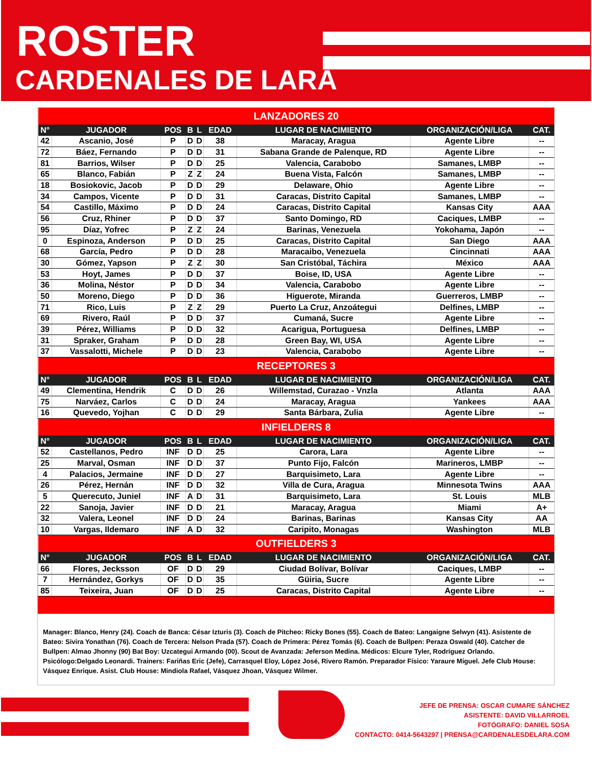ROSTER
CARDENALES DE LARA
| LANZADORES 20 | | | | | | | | |
| N° | JUGADOR | POS | B | L | EDAD | LUGAR DE NACIMIENTO | ORGANIZACIÓN/LIGA | CAT. |
| 42 | Ascanio, José | P | D | D | 38 | Maracay, Aragua | Agente Libre | -- |
| 72 | Báez, Fernando | P | D | D | 31 | Sabana Grande de Palenque, RD | Agente Libre | -- |
| 81 | Barrios, Wilser | P | D | D | 25 | Valencia, Carabobo | Samanes, LMBP | -- |
| 65 | Blanco, Fabián | P | Z | Z | 24 | Buena Vista, Falcón | Samanes, LMBP | -- |
| 18 | Bosiokovic, Jacob | P | D | D | 29 | Delaware, Ohio | Agente Libre | -- |
| 34 | Campos, Vicente | P | D | D | 31 | Caracas, Distrito Capital | Samanes, LMBP | -- |
| 54 | Castillo, Máximo | P | D | D | 24 | Caracas, Distrito Capital | Kansas City | AAA |
| 56 | Cruz, Rhiner | P | D | D | 37 | Santo Domingo, RD | Caciques, LMBP | -- |
| 95 | Díaz, Yofrec | P | Z | Z | 24 | Barinas, Venezuela | Yokohama, Japón | -- |
| 0 | Espinoza, Anderson | P | D | D | 25 | Caracas, Distrito Capital | San Diego | AAA |
| 68 | García, Pedro | P | D | D | 28 | Maracaibo, Venezuela | Cincinnati | AAA |
| 30 | Gómez, Yapson | P | Z | Z | 30 | San Cristóbal, Táchira | México | AAA |
| 53 | Hoyt, James | P | D | D | 37 | Boise, ID, USA | Agente Libre | -- |
| 36 | Molina, Néstor | P | D | D | 34 | Valencia, Carabobo | Agente Libre | -- |
| 50 | Moreno, Diego | P | D | D | 36 | Higuerote, Miranda | Guerreros, LMBP | -- |
| 71 | Rico, Luis | P | Z | Z | 29 | Puerto La Cruz, Anzoátegui | Delfines, LMBP | -- |
| 69 | Rivero, Raúl | P | D | D | 37 | Cumaná, Sucre | Agente Libre | -- |
| 39 | Pérez, Williams | P | D | D | 32 | Acarigua, Portuguesa | Delfines, LMBP | -- |
| 31 | Spraker, Graham | P | D | D | 28 | Green Bay, WI, USA | Agente Libre | -- |
| 37 | Vassalotti, Michele | P | D | D | 23 | Valencia, Carabobo | Agente Libre | -- |
| RECEPTORES 3 | | | | | | | | |
| N° | JUGADOR | POS | B | L | EDAD | LUGAR DE NACIMIENTO | ORGANIZACIÓN/LIGA | CAT. |
| 49 | Clementina, Hendrik | C | D | D | 26 | Willemstad, Curazao - Vnzla | Atlanta | AAA |
| 75 | Narváez, Carlos | C | D | D | 24 | Maracay, Aragua | Yankees | AAA |
| 16 | Quevedo, Yojhan | C | D | D | 29 | Santa Bárbara, Zulia | Agente Libre | -- |
| INFIELDERS 8 | | | | | | | | |
| N° | JUGADOR | POS | B | L | EDAD | LUGAR DE NACIMIENTO | ORGANIZACIÓN/LIGA | CAT. |
| 52 | Castellanos, Pedro | INF | D | D | 25 | Carora, Lara | Agente Libre | -- |
| 25 | Marval, Osman | INF | D | D | 37 | Punto Fijo, Falcón | Marineros, LMBP | -- |
| 4 | Palacios, Jermaine | INF | D | D | 27 | Barquisimeto, Lara | Agente Libre | -- |
| 26 | Pérez, Hernán | INF | D | D | 32 | Villa de Cura, Aragua | Minnesota Twins | AAA |
| 5 | Querecuto, Juniel | INF | A | D | 31 | Barquisimeto, Lara | St. Louis | MLB |
| 22 | Sanoja, Javier | INF | D | D | 21 | Maracay, Aragua | Miami | A+ |
| 32 | Valera, Leonel | INF | D | D | 24 | Barinas, Barinas | Kansas City | AA |
| 10 | Vargas, Ildemaro | INF | A | D | 32 | Caripito, Monagas | Washington | MLB |
| OUTFIELDERS 3 | | | | | | | | |
| N° | JUGADOR | POS | B | L | EDAD | LUGAR DE NACIMIENTO | ORGANIZACIÓN/LIGA | CAT. |
| 66 | Flores, Jecksson | OF | D | D | 29 | Ciudad Bolívar, Bolívar | Caciques, LMBP | -- |
| 7 | Hernández, Gorkys | OF | D | D | 35 | Güiria, Sucre | Agente Libre | -- |
| 85 | Teixeira, Juan | OF | D | D | 25 | Caracas, Distrito Capital | Agente Libre | -- |
Manager: Blanco, Henry (24). Coach de Banca: César Izturis (3). Coach de Pitcheo: Ricky Bones (55). Coach de Bateo: Langaigne Selwyn (41). Asistente de Bateo: Sivira Yonathan (76). Coach de Tercera: Nelson Prada (57). Coach de Primera: Pérez Tomás (6). Coach de Bullpen: Peraza Oswald (40). Catcher de Bullpen: Almao Jhonny (90) Bat Boy: Uzcategui Armando (00). Scout de Avanzada: Jeferson Medina. Médicos: Elcure Tyler, Rodríguez Orlando. Psicólogo:Delgado Leonardi. Trainers: Fariñas Eric (Jefe), Carrasquel Eloy, López José, Rivero Ramón. Preparador Físico: Yaraure Miguel. Jefe Club House: Vásquez Enrique. Asist. Club House: Mindiola Rafael, Vásquez Jhoan, Vásquez Wilmer.
JEFE DE PRENSA: OSCAR CUMARE SÁNCHEZ
ASISTENTE: DAVID VILLARROEL
FOTÓGRAFO: DANIEL SOSA
CONTACTO: 0414-5643297 | PRENSA@CARDENALESDELARA.COM